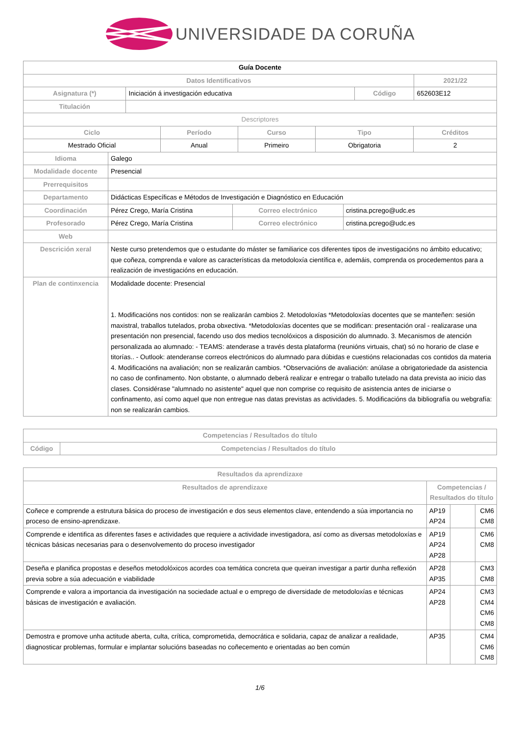UNIVERSIDADE DA CORUÑA
| Guía Docente | | | |
| Datos Identificativos | | | 2021/22 |
| Asignatura (*) | Iniciación á investigación educativa | Código | 652603E12 |
| Titulación | | | |
| Descriptores | | | |
| Ciclo | Período | Curso | Tipo | Créditos |
| --- | --- | --- | --- | --- |
| Mestrado Oficial | Anual | Primeiro | Obrigatoria | 2 |
| Idioma | Galego | | |
| Modalidade docente | Presencial | | |
| Prerrequisitos | | | |
| Departamento | Didácticas Específicas e Métodos de Investigación e Diagnóstico en Educación | | |
| Coordinación | Pérez Crego, María Cristina | Correo electrónico | cristina.pcrego@udc.es |
| Profesorado | Pérez Crego, María Cristina | Correo electrónico | cristina.pcrego@udc.es |
| Web | | | |
| Descrición xeral | Neste curso pretendemos que o estudante do máster se familiarice cos diferentes tipos de investigacións no ámbito educativo; que coñeza, comprenda e valore as características da metodoloxía científica e, ademáis, comprenda os procedementos para a realización de investigacións en educación. | | |
| Plan de continxencia | Modalidade docente: Presencial 1. Modificacións nos contidos: non se realizarán cambios 2. Metodoloxías *Metodoloxías docentes que se manteñen: sesión maxistral, traballos tutelados, proba obxectiva. *Metodoloxías docentes que se modifican: presentación oral - realizarase una presentación non presencial, facendo uso dos medios tecnolóxicos a disposición do alumnado. 3. Mecanismos de atención personalizada ao alumnado: - TEAMS: atenderase a través desta plataforma (reunións virtuais, chat) só no horario de clase e titorías.. - Outlook: atenderanse correos electrónicos do alumnado para dúbidas e cuestións relacionadas cos contidos da materia 4. Modificacións na avaliación; non se realizarán cambios. *Observacións de avaliación: anúlase a obrigatoriedade da asistencia no caso de confinamento. Non obstante, o alumnado deberá realizar e entregar o traballo tutelado na data prevista ao inicio das clases. Considérase "alumnado no asistente" aquel que non comprise co requisito de asistencia antes de iniciarse o confinamento, así como aquel que non entregue nas datas previstas as actividades. 5. Modificacións da bibliografía ou webgrafía: non se realizarán cambios. | | |
| Competencias / Resultados do título | |
| --- | --- |
| Código | Competencias / Resultados do título |
| Resultados da aprendizaxe | | | |
| --- | --- | --- | --- |
| Resultados de aprendizaxe | Competencias / Resultados do título | | |
| Coñece e comprende a estrutura básica do proceso de investigación e dos seus elementos clave, entendendo a súa importancia no proceso de ensino-aprendizaxe. | AP19 AP24 | | CM6 CM8 |
| Comprende e identifica as diferentes fases e actividades que requiere a actividade investigadora, así como as diversas metodoloxías e técnicas básicas necesarias para o desenvolvemento do proceso investigador | AP19 AP24 AP28 | | CM6 CM8 |
| Deseña e planifica propostas e deseños metodolóxicos acordes coa temática concreta que queiran investigar a partir dunha reflexión previa sobre a súa adecuación e viabilidade | AP28 AP35 | | CM3 CM8 |
| Comprende e valora a importancia da investigación na sociedade actual e o emprego de diversidade de metodoloxías e técnicas básicas de investigación e avaliación. | AP24 AP28 | | CM3 CM4 CM6 CM8 |
| Demostra e promove unha actitude aberta, culta, crítica, comprometida, democrática e solidaria, capaz de analizar a realidade, diagnosticar problemas, formular e implantar solucións baseadas no coñecemento e orientadas ao ben común | AP35 | | CM4 CM6 CM8 |
1/6